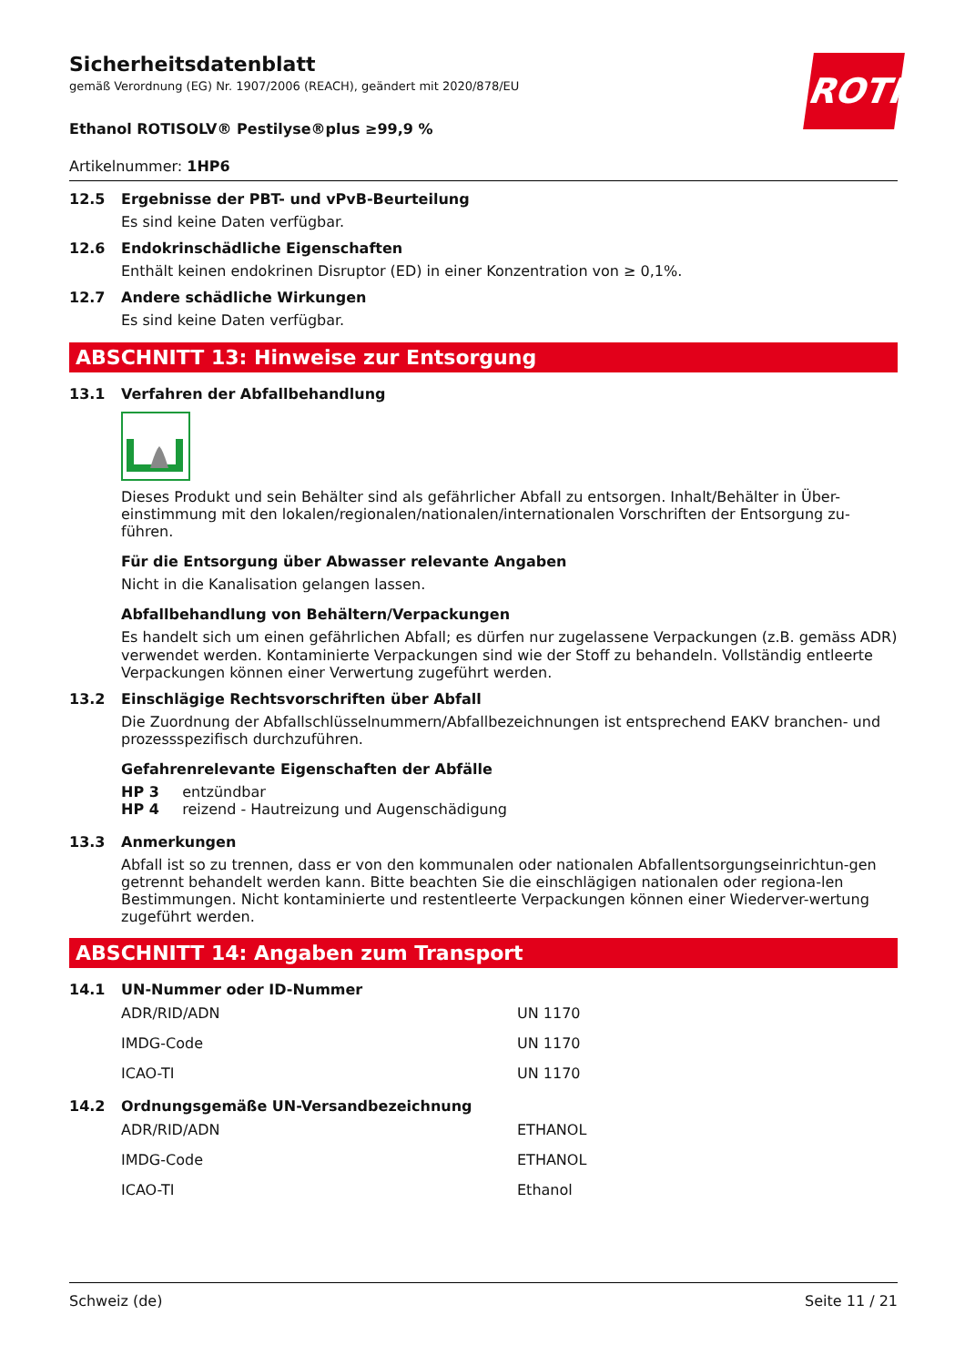ROTH
Sicherheitsdatenblatt
gemäß Verordnung (EG) Nr. 1907/2006 (REACH), geändert mit 2020/878/EU
Ethanol ROTISOLV® Pestilyse®plus ≥99,9 %
Artikelnummer: 1HP6
12.5 Ergebnisse der PBT- und vPvB-Beurteilung
Es sind keine Daten verfügbar.
12.6 Endokrinschädliche Eigenschaften
Enthält keinen endokrinen Disruptor (ED) in einer Konzentration von ≥ 0,1%.
12.7 Andere schädliche Wirkungen
Es sind keine Daten verfügbar.
ABSCHNITT 13: Hinweise zur Entsorgung
13.1 Verfahren der Abfallbehandlung
Dieses Produkt und sein Behälter sind als gefährlicher Abfall zu entsorgen. Inhalt/Behälter in Über-einstimmung mit den lokalen/regionalen/nationalen/internationalen Vorschriften der Entsorgung zu-führen.
Für die Entsorgung über Abwasser relevante Angaben
Nicht in die Kanalisation gelangen lassen.
Abfallbehandlung von Behältern/Verpackungen
Es handelt sich um einen gefährlichen Abfall; es dürfen nur zugelassene Verpackungen (z.B. gemäss ADR) verwendet werden. Kontaminierte Verpackungen sind wie der Stoff zu behandeln. Vollständig entleerte Verpackungen können einer Verwertung zugeführt werden.
13.2 Einschlägige Rechtsvorschriften über Abfall
Die Zuordnung der Abfallschlüsselnummern/Abfallbezeichnungen ist entsprechend EAKV branchen- und prozessspezifisch durchzuführen.
Gefahrenrelevante Eigenschaften der Abfälle
HP 3 entzündbar
HP 4 reizend - Hautreizung und Augenschädigung
13.3 Anmerkungen
Abfall ist so zu trennen, dass er von den kommunalen oder nationalen Abfallentsorgungseinrichtun-gen getrennt behandelt werden kann. Bitte beachten Sie die einschlägigen nationalen oder regiona-len Bestimmungen. Nicht kontaminierte und restentleerte Verpackungen können einer Wiederver-wertung zugeführt werden.
ABSCHNITT 14: Angaben zum Transport
14.1 UN-Nummer oder ID-Nummer
| ADR/RID/ADN | UN 1170 |
| IMDG-Code | UN 1170 |
| ICAO-TI | UN 1170 |
14.2 Ordnungsgemäße UN-Versandbezeichnung
| ADR/RID/ADN | ETHANOL |
| IMDG-Code | ETHANOL |
| ICAO-TI | Ethanol |
Schweiz (de) Seite 11 / 21